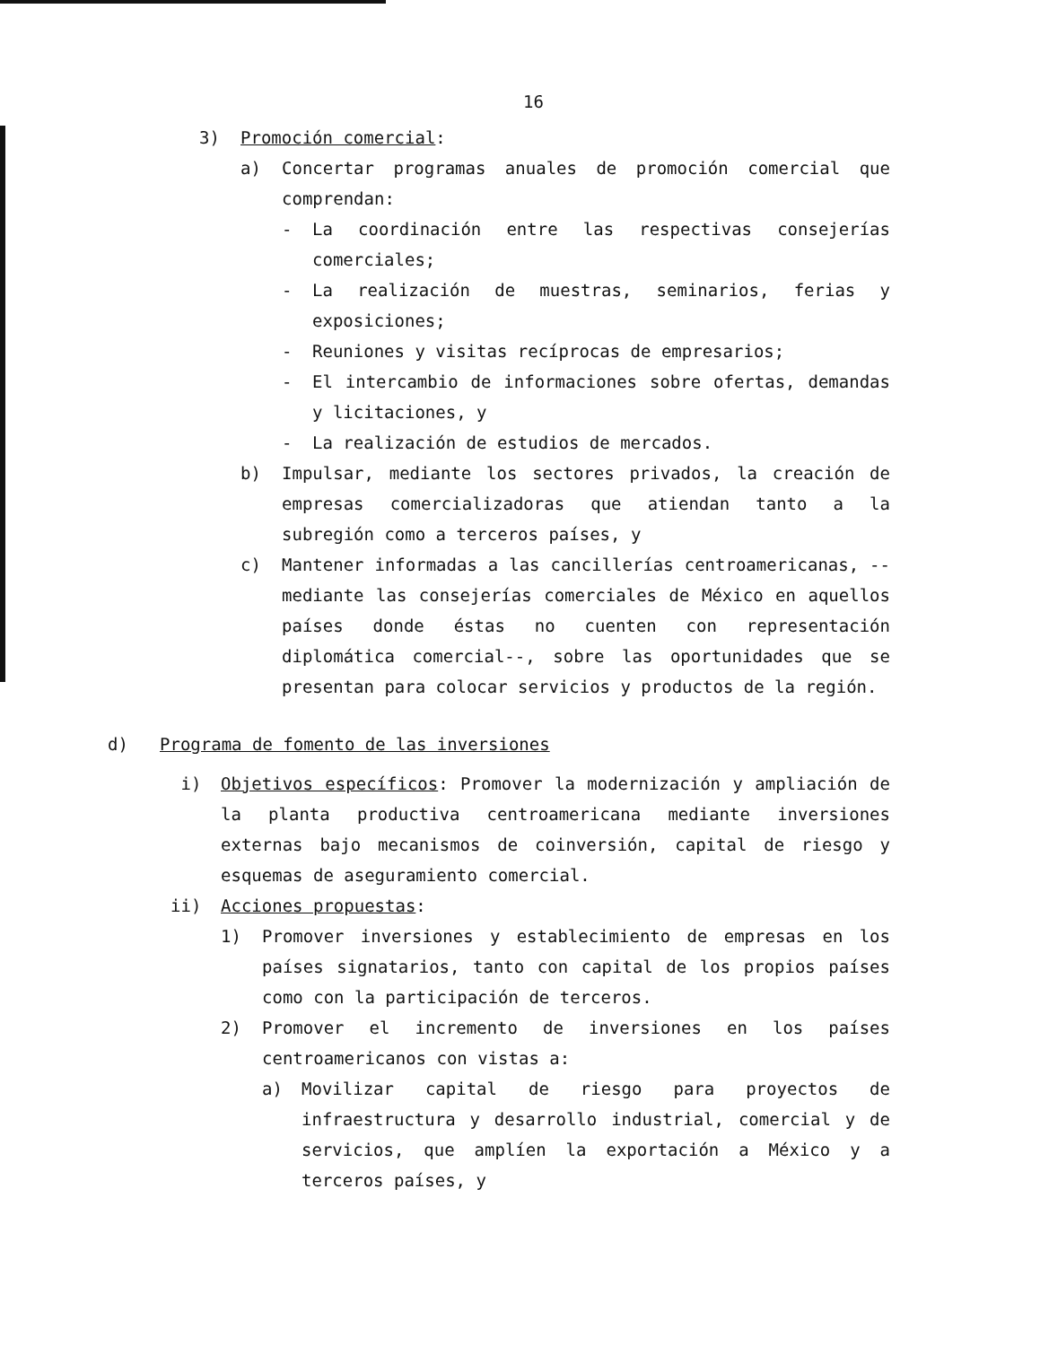16
3) Promoción comercial:
a) Concertar programas anuales de promoción comercial que comprendan:
- La coordinación entre las respectivas consejerías comerciales;
- La realización de muestras, seminarios, ferias y exposiciones;
- Reuniones y visitas recíprocas de empresarios;
- El intercambio de informaciones sobre ofertas, demandas y licitaciones, y
- La realización de estudios de mercados.
b) Impulsar, mediante los sectores privados, la creación de empresas comercializadoras que atiendan tanto a la subregión como a terceros países, y
c) Mantener informadas a las cancillerías centroamericanas, --mediante las consejerías comerciales de México en aquellos países donde éstas no cuenten con representación diplomática comercial--, sobre las oportunidades que se presentan para colocar servicios y productos de la región.
d) Programa de fomento de las inversiones
i) Objetivos específicos: Promover la modernización y ampliación de la planta productiva centroamericana mediante inversiones externas bajo mecanismos de coinversión, capital de riesgo y esquemas de aseguramiento comercial.
ii) Acciones propuestas:
1) Promover inversiones y establecimiento de empresas en los países signatarios, tanto con capital de los propios países como con la participación de terceros.
2) Promover el incremento de inversiones en los países centroamericanos con vistas a:
a) Movilizar capital de riesgo para proyectos de infraestructura y desarrollo industrial, comercial y de servicios, que amplíen la exportación a México y a terceros países, y